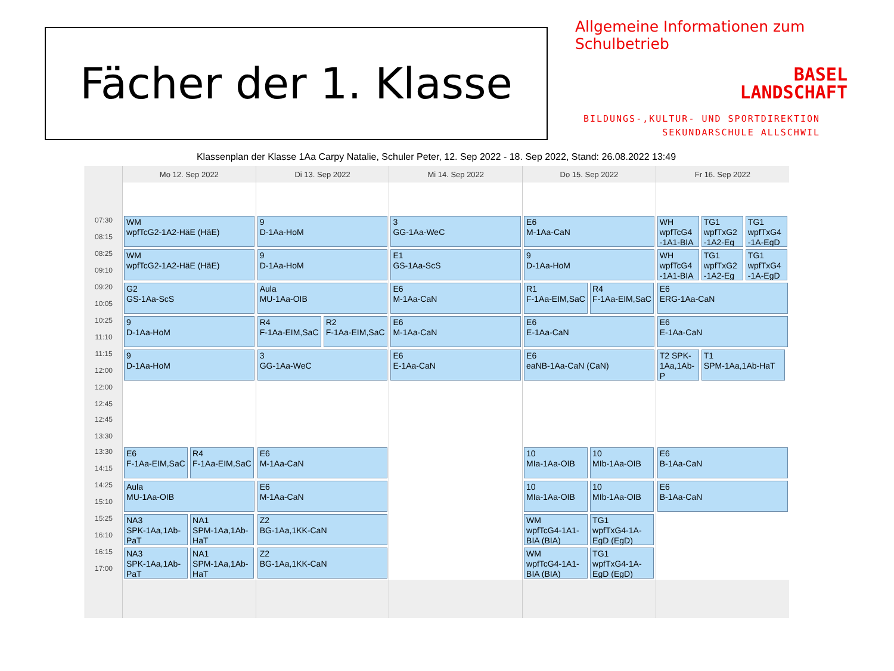Fächer der 1. Klasse
Allgemeine Informationen zum Schulbetrieb
BASEL
LANDSCHAFT
BILDUNGS-,KULTUR- UND SPORTDIREKTION
SEKUNDARSCHULE ALLSCHWIL
Klassenplan der Klasse 1Aa Carpy Natalie, Schuler Peter, 12. Sep 2022 - 18. Sep 2022, Stand: 26.08.2022 13:49
| | Mo 12. Sep 2022 | Di 13. Sep 2022 | Mi 14. Sep 2022 | Do 15. Sep 2022 | Fr 16. Sep 2022 |
| --- | --- | --- | --- | --- | --- |
| 07:30 08:15 | WM wpfTcG2-1A2-HäE (HäE) | 9 D-1Aa-HoM | 3 GG-1Aa-WeC | E6 M-1Aa-CaN | WH wpfTcG4 -1A1-BIA TG1 wpfTxG2 -1A2-Eg TG1 wpfTxG4 -1A-EgD |
| 08:25 09:10 | WM wpfTcG2-1A2-HäE (HäE) | 9 D-1Aa-HoM | E1 GS-1Aa-ScS | 9 D-1Aa-HoM | WH wpfTcG4 -1A1-BIA TG1 wpfTxG2 -1A2-Eg TG1 wpfTxG4 -1A-EgD |
| 09:20 10:05 | G2 GS-1Aa-ScS | Aula MU-1Aa-OIB | E6 M-1Aa-CaN | R1 F-1Aa-EIM,SaC R4 F-1Aa-EIM,SaC | E6 ERG-1Aa-CaN |
| 10:25 11:10 | 9 D-1Aa-HoM | R4 F-1Aa-EIM,SaC R2 F-1Aa-EIM,SaC | E6 M-1Aa-CaN | E6 E-1Aa-CaN | E6 E-1Aa-CaN |
| 11:15 12:00 | 9 D-1Aa-HoM | 3 GG-1Aa-WeC | E6 E-1Aa-CaN | E6 eaNB-1Aa-CaN (CaN) | T2 SPK-1Aa,1Ab-P T1 SPM-1Aa,1Ab-HaT |
| 12:00 12:45 | | | | | |
| 12:45 13:30 | | | | | |
| 13:30 14:15 | E6 F-1Aa-EIM,SaC R4 F-1Aa-EIM,SaC | E6 M-1Aa-CaN | | 10 MIa-1Aa-OIB 10 MIb-1Aa-OIB | E6 B-1Aa-CaN |
| 14:25 15:10 | Aula MU-1Aa-OIB | E6 M-1Aa-CaN | | 10 MIa-1Aa-OIB 10 MIb-1Aa-OIB | E6 B-1Aa-CaN |
| 15:25 16:10 | NA3 SPK-1Aa,1Ab-PaT NA1 SPM-1Aa,1Ab-HaT | Z2 BG-1Aa,1KK-CaN | | WM wpfTcG4-1A1-BIA (BIA) TG1 wpfTxG4-1A-EgD (EgD) | |
| 16:15 17:00 | NA3 SPK-1Aa,1Ab-PaT NA1 SPM-1Aa,1Ab-HaT | Z2 BG-1Aa,1KK-CaN | | WM wpfTcG4-1A1-BIA (BIA) TG1 wpfTxG4-1A-EgD (EgD) | |